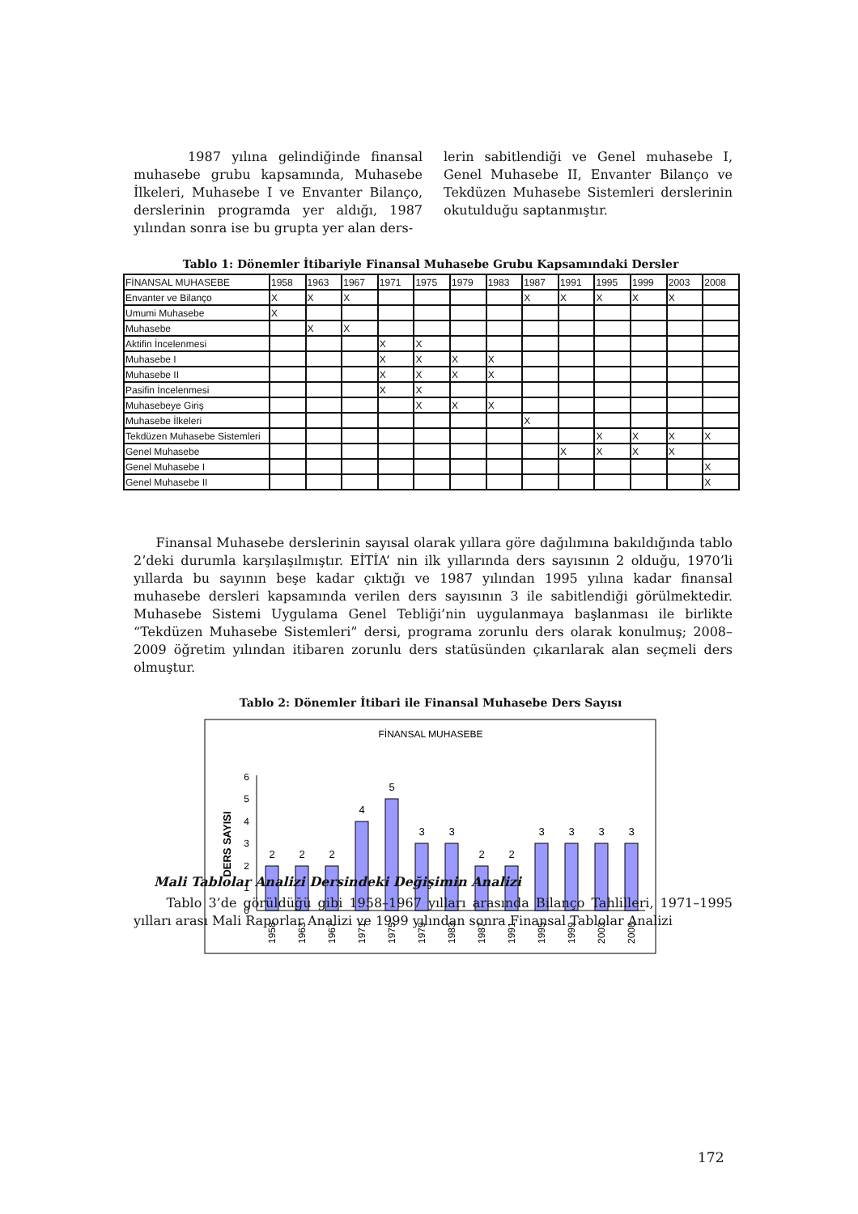1987 yılına gelindiğinde finansal muhasebe grubu kapsamında, Muhasebe İlkeleri, Muhasebe I ve Envanter Bilanço, derslerinin programda yer aldığı, 1987 yılından sonra ise bu grupta yer alan ders-
lerin sabitlendiği ve Genel muhasebe I, Genel Muhasebe II, Envanter Bilanço ve Tekdüzen Muhasebe Sistemleri dersleri­nin okutulduğu saptanmıştır.
Tablo 1: Dönemler İtibariyle Finansal Muhasebe Grubu Kapsamındaki Dersler
| FİNANSAL MUHASEBE | 1958 | 1963 | 1967 | 1971 | 1975 | 1979 | 1983 | 1987 | 1991 | 1995 | 1999 | 2003 | 2008 |
| Envanter ve Bilanço | X | X | X | | | | | X | X | X | X | X | |
| Umumi Muhasebe | X | | | | | | | | | | | | |
| Muhasebe | | X | X | | | | | | | | | | |
| Aktifin İncelenmesi | | | | X | X | | | | | | | | |
| Muhasebe I | | | | X | X | X | X | | | | | | |
| Muhasebe II | | | | X | X | X | X | | | | | | |
| Pasifin İncelenmesi | | | | X | X | | | | | | | | |
| Muhasebeye Giriş | | | | | X | X | X | | | | | | |
| Muhasebe İlkeleri | | | | | | | | X | | | | | |
| Tekdüzen Muhasebe Sistemleri | | | | | | | | | | X | X | X | X |
| Genel Muhasebe | | | | | | | | | X | X | X | X | |
| Genel Muhasebe I | | | | | | | | | | | | | X |
| Genel Muhasebe II | | | | | | | | | | | | | X |
Finansal Muhasebe derslerinin sayısal olarak yıllara göre dağılımına bakıldığında tablo 2’deki durumla karşılaşılmıştır. EİTİA’ nin ilk yıllarında ders sayısının 2 olduğu, 1970’li yıllarda bu sayının beşe kadar çıktığı ve 1987 yılından 1995 yılına kadar finansal muhasebe dersleri kapsamında verilen ders sayısının 3 ile sabitlendiği görülmektedir. Muhasebe Sistemi Uygulama Genel Tebliği’nin uygulanmaya başlanması ile birlikte “Tekdüzen Muhasebe Sistemleri” dersi, programa zorunlu ders olarak konulmuş; 2008–2009 öğretim yılından itibaren zorunlu ders statüsünden çıkarılarak alan seçmeli ders olmuştur.
Tablo 2: Dönemler İtibari ile Finansal Muhasebe Ders Sayısı
FİNANSAL MUHASEBE
DERS SAYISI
0
1
2
3
4
5
6
2
2
2
4
5
3
3
2
2
3
3
3
3
1958
1963
1967
1971
1975
1979
1983
1987
1991
1995
1999
2003
2008
Mali Tablolar Analizi Dersindeki Değişimin Analizi
Tablo 3’de görüldüğü gibi 1958–1967 yılları arasında Bilanço Tahlilleri, 1971–1995 yılları arası Mali Raporlar Analizi ve 1999 yılından sonra Finansal Tablolar Analizi
172